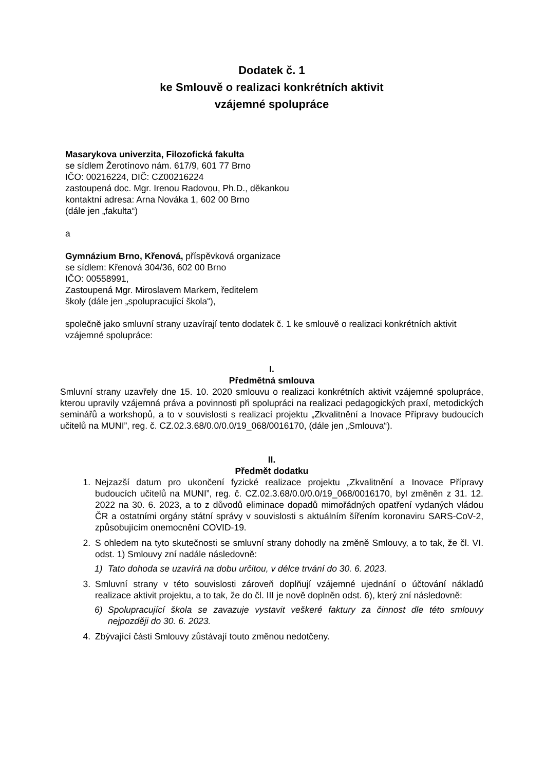Dodatek č. 1
ke Smlouvě o realizaci konkrétních aktivit
vzájemné spolupráce
Masarykova univerzita, Filozofická fakulta
se sídlem Žerotínovo nám. 617/9, 601 77 Brno
IČO: 00216224, DIČ: CZ00216224
zastoupená doc. Mgr. Irenou Radovou, Ph.D., děkankou
kontaktní adresa: Arna Nováka 1, 602 00 Brno
(dále jen „fakulta“)
a
Gymnázium Brno, Křenová, příspěvková organizace
se sídlem: Křenová 304/36, 602 00 Brno
IČO: 00558991,
Zastoupená Mgr. Miroslavem Markem, ředitelem
školy (dále jen „spolupracující škola“),
společně jako smluvní strany uzavírají tento dodatek č. 1 ke smlouvě o realizaci konkrétních aktivit vzájemné spolupráce:
I.
Předmětná smlouva
Smluvní strany uzavřely dne 15. 10. 2020 smlouvu o realizaci konkrétních aktivit vzájemné spolupráce, kterou upravily vzájemná práva a povinnosti při spolupráci na realizaci pedagogických praxí, metodických seminářů a workshopů, a to v souvislosti s realizací projektu „Zkvalitnění a Inovace Přípravy budoucích učitelů na MUNI”, reg. č. CZ.02.3.68/0.0/0.0/19_068/0016170, (dále jen „Smlouva“).
II.
Předmět dodatku
1. Nejzazší datum pro ukončení fyzické realizace projektu „Zkvalitnění a Inovace Přípravy budoucích učitelů na MUNI”, reg. č. CZ.02.3.68/0.0/0.0/19_068/0016170, byl změněn z 31. 12. 2022 na 30. 6. 2023, a to z důvodů eliminace dopadů mimořádných opatření vydaných vládou ČR a ostatními orgány státní správy v souvislosti s aktuálním šířením koronaviru SARS-CoV-2, způsobujícím onemocnění COVID-19.
2. S ohledem na tyto skutečnosti se smluvní strany dohodly na změně Smlouvy, a to tak, že čl. VI. odst. 1) Smlouvy zní nadále následovně:
1) Tato dohoda se uzavírá na dobu určitou, v délce trvání do 30. 6. 2023.
3. Smluvní strany v této souvislosti zároveň doplňují vzájemné ujednání o účtování nákladů realizace aktivit projektu, a to tak, že do čl. III je nově doplněn odst. 6), který zní následovně:
6) Spolupracující škola se zavazuje vystavit veškeré faktury za činnost dle této smlouvy nejpozději do 30. 6. 2023.
4. Zbývající části Smlouvy zůstávají touto změnou nedotčeny.